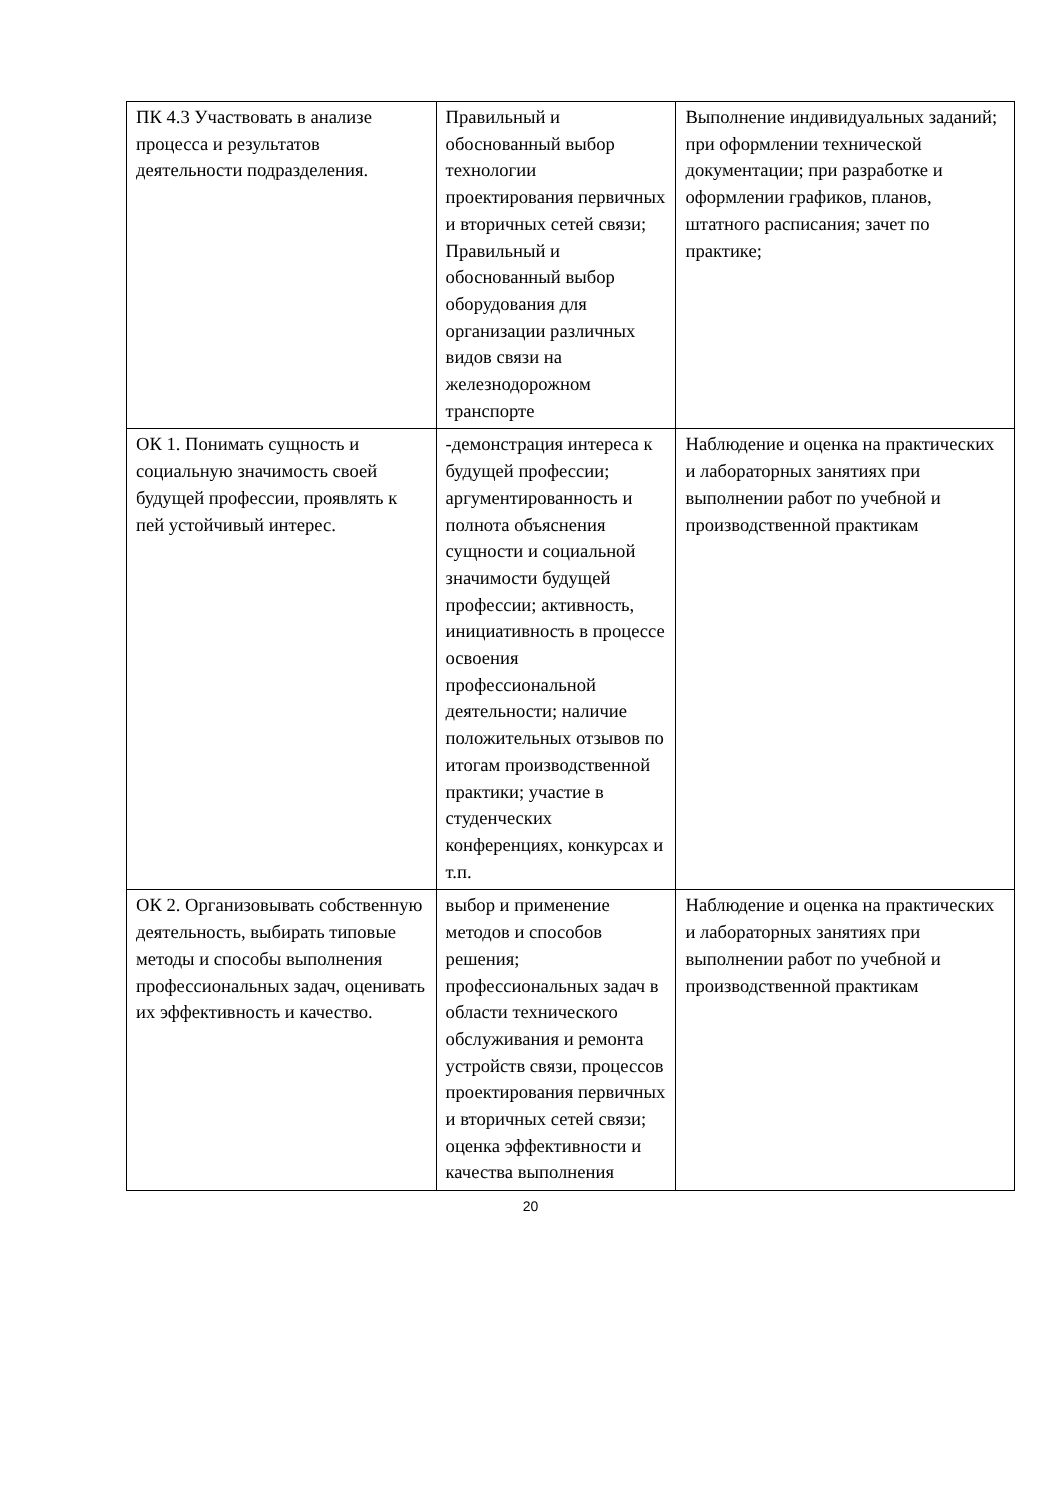| ПК 4.3 Участвовать в анализе процесса и результатов деятельности подразделения. | Правильный и обоснованный выбор технологии проектирования первичных и вторичных сетей связи; Правильный и обоснованный выбор оборудования для организации различных видов связи на железнодорожном транспорте | Выполнение индивидуальных заданий; при оформлении технической документации; при разработке и оформлении графиков, планов, штатного расписания; зачет по практике; |
| ОК 1. Понимать сущность и социальную значимость своей будущей профессии, проявлять к пей устойчивый интерес. | -демонстрация интереса к будущей профессии; аргументированность и полнота объяснения сущности и социальной значимости будущей профессии; активность, инициативность в процессе освоения профессиональной деятельности; наличие положительных отзывов по итогам производственной практики; участие в студенческих конференциях, конкурсах и т.п. | Наблюдение и оценка на практических и лабораторных занятиях при выполнении работ по учебной и производственной практикам |
| ОК 2. Организовывать собственную деятельность, выбирать типовые методы и способы выполнения профессиональных задач, оценивать их эффективность и качество. | выбор и применение методов и способов решения; профессиональных задач в области технического обслуживания и ремонта устройств связи, процессов проектирования первичных и вторичных сетей связи; оценка эффективности и качества выполнения | Наблюдение и оценка на практических и лабораторных занятиях при выполнении работ по учебной и производственной практикам |
20